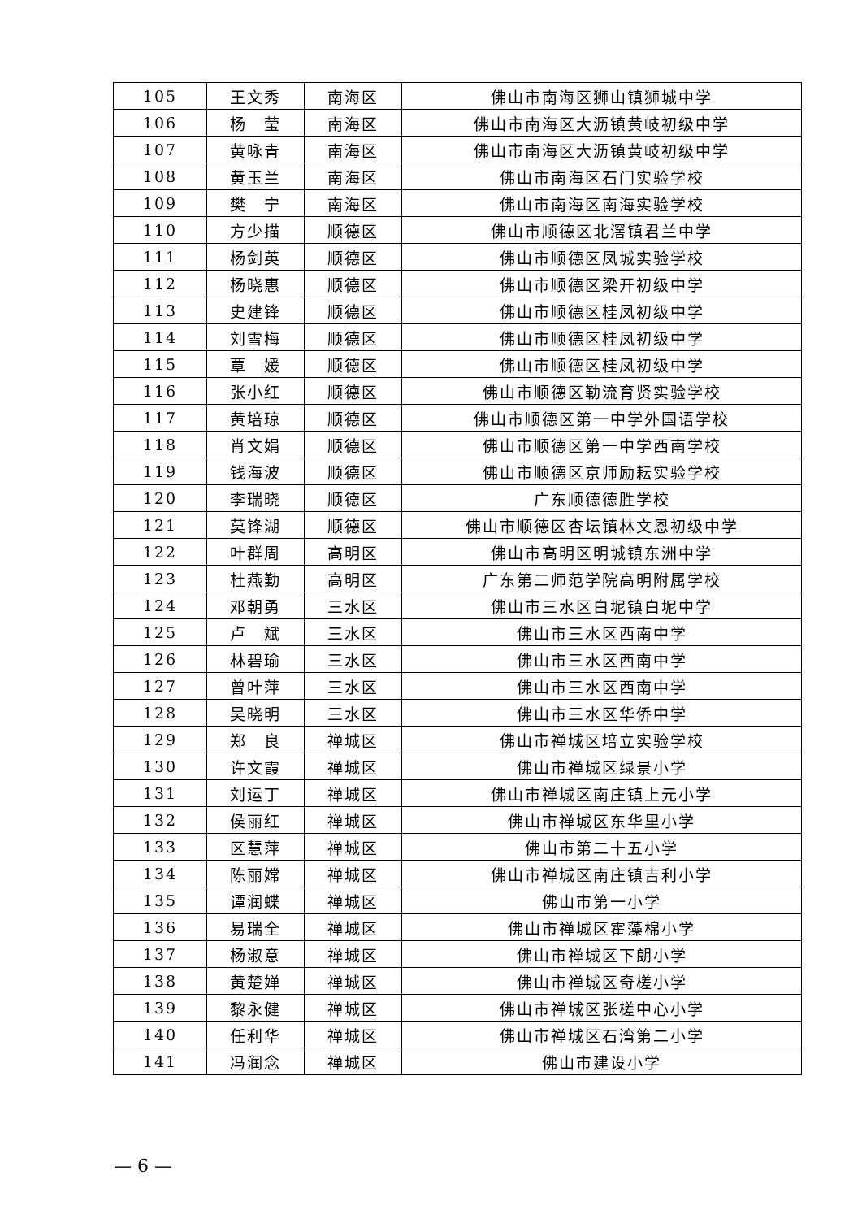| 105 | 王文秀 | 南海区 | 佛山市南海区狮山镇狮城中学 |
| 106 | 杨 莹 | 南海区 | 佛山市南海区大沥镇黄岐初级中学 |
| 107 | 黄咏青 | 南海区 | 佛山市南海区大沥镇黄岐初级中学 |
| 108 | 黄玉兰 | 南海区 | 佛山市南海区石门实验学校 |
| 109 | 樊 宁 | 南海区 | 佛山市南海区南海实验学校 |
| 110 | 方少描 | 顺德区 | 佛山市顺德区北滘镇君兰中学 |
| 111 | 杨剑英 | 顺德区 | 佛山市顺德区凤城实验学校 |
| 112 | 杨晓惠 | 顺德区 | 佛山市顺德区梁开初级中学 |
| 113 | 史建锋 | 顺德区 | 佛山市顺德区桂凤初级中学 |
| 114 | 刘雪梅 | 顺德区 | 佛山市顺德区桂凤初级中学 |
| 115 | 覃 媛 | 顺德区 | 佛山市顺德区桂凤初级中学 |
| 116 | 张小红 | 顺德区 | 佛山市顺德区勒流育贤实验学校 |
| 117 | 黄培琼 | 顺德区 | 佛山市顺德区第一中学外国语学校 |
| 118 | 肖文娟 | 顺德区 | 佛山市顺德区第一中学西南学校 |
| 119 | 钱海波 | 顺德区 | 佛山市顺德区京师励耘实验学校 |
| 120 | 李瑞晓 | 顺德区 | 广东顺德德胜学校 |
| 121 | 莫锋湖 | 顺德区 | 佛山市顺德区杏坛镇林文恩初级中学 |
| 122 | 叶群周 | 高明区 | 佛山市高明区明城镇东洲中学 |
| 123 | 杜燕勤 | 高明区 | 广东第二师范学院高明附属学校 |
| 124 | 邓朝勇 | 三水区 | 佛山市三水区白坭镇白坭中学 |
| 125 | 卢 斌 | 三水区 | 佛山市三水区西南中学 |
| 126 | 林碧瑜 | 三水区 | 佛山市三水区西南中学 |
| 127 | 曾叶萍 | 三水区 | 佛山市三水区西南中学 |
| 128 | 吴晓明 | 三水区 | 佛山市三水区华侨中学 |
| 129 | 郑 良 | 禅城区 | 佛山市禅城区培立实验学校 |
| 130 | 许文霞 | 禅城区 | 佛山市禅城区绿景小学 |
| 131 | 刘运丁 | 禅城区 | 佛山市禅城区南庄镇上元小学 |
| 132 | 侯丽红 | 禅城区 | 佛山市禅城区东华里小学 |
| 133 | 区慧萍 | 禅城区 | 佛山市第二十五小学 |
| 134 | 陈丽嫦 | 禅城区 | 佛山市禅城区南庄镇吉利小学 |
| 135 | 谭润蝶 | 禅城区 | 佛山市第一小学 |
| 136 | 易瑞全 | 禅城区 | 佛山市禅城区霍藻棉小学 |
| 137 | 杨淑意 | 禅城区 | 佛山市禅城区下朗小学 |
| 138 | 黄楚婵 | 禅城区 | 佛山市禅城区奇槎小学 |
| 139 | 黎永健 | 禅城区 | 佛山市禅城区张槎中心小学 |
| 140 | 任利华 | 禅城区 | 佛山市禅城区石湾第二小学 |
| 141 | 冯润念 | 禅城区 | 佛山市建设小学 |
— 6 —